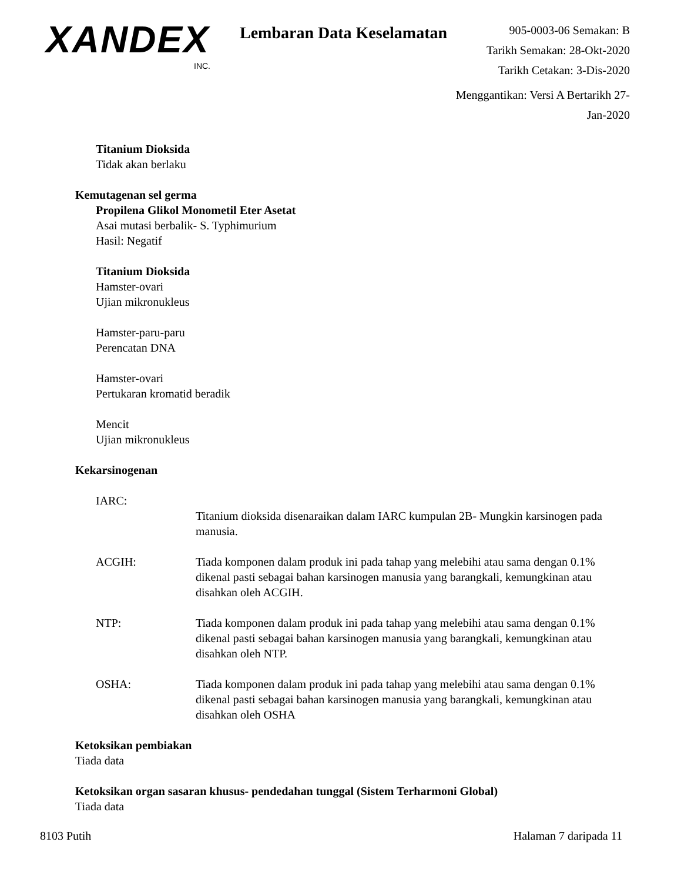XANDEX
INC.
Lembaran Data Keselamatan
905-0003-06 Semakan: B
Tarikh Semakan: 28-Okt-2020
Tarikh Cetakan: 3-Dis-2020
Menggantikan: Versi A Bertarikh 27-Jan-2020
Titanium Dioksida
Tidak akan berlaku
Kemutagenan sel germa
Propilena Glikol Monometil Eter Asetat
Asai mutasi berbalik- S. Typhimurium
Hasil: Negatif
Titanium Dioksida
Hamster-ovari
Ujian mikronukleus
Hamster-paru-paru
Perencatan DNA
Hamster-ovari
Pertukaran kromatid beradik
Mencit
Ujian mikronukleus
Kekarsinogenan
IARC:
Titanium dioksida disenaraikan dalam IARC kumpulan 2B- Mungkin karsinogen pada manusia.
ACGIH: Tiada komponen dalam produk ini pada tahap yang melebihi atau sama dengan 0.1% dikenal pasti sebagai bahan karsinogen manusia yang barangkali, kemungkinan atau disahkan oleh ACGIH.
NTP: Tiada komponen dalam produk ini pada tahap yang melebihi atau sama dengan 0.1% dikenal pasti sebagai bahan karsinogen manusia yang barangkali, kemungkinan atau disahkan oleh NTP.
OSHA: Tiada komponen dalam produk ini pada tahap yang melebihi atau sama dengan 0.1% dikenal pasti sebagai bahan karsinogen manusia yang barangkali, kemungkinan atau disahkan oleh OSHA
Ketoksikan pembiakan
Tiada data
Ketoksikan organ sasaran khusus- pendedahan tunggal (Sistem Terharmoni Global)
Tiada data
8103 Putih Halaman 7 daripada 11